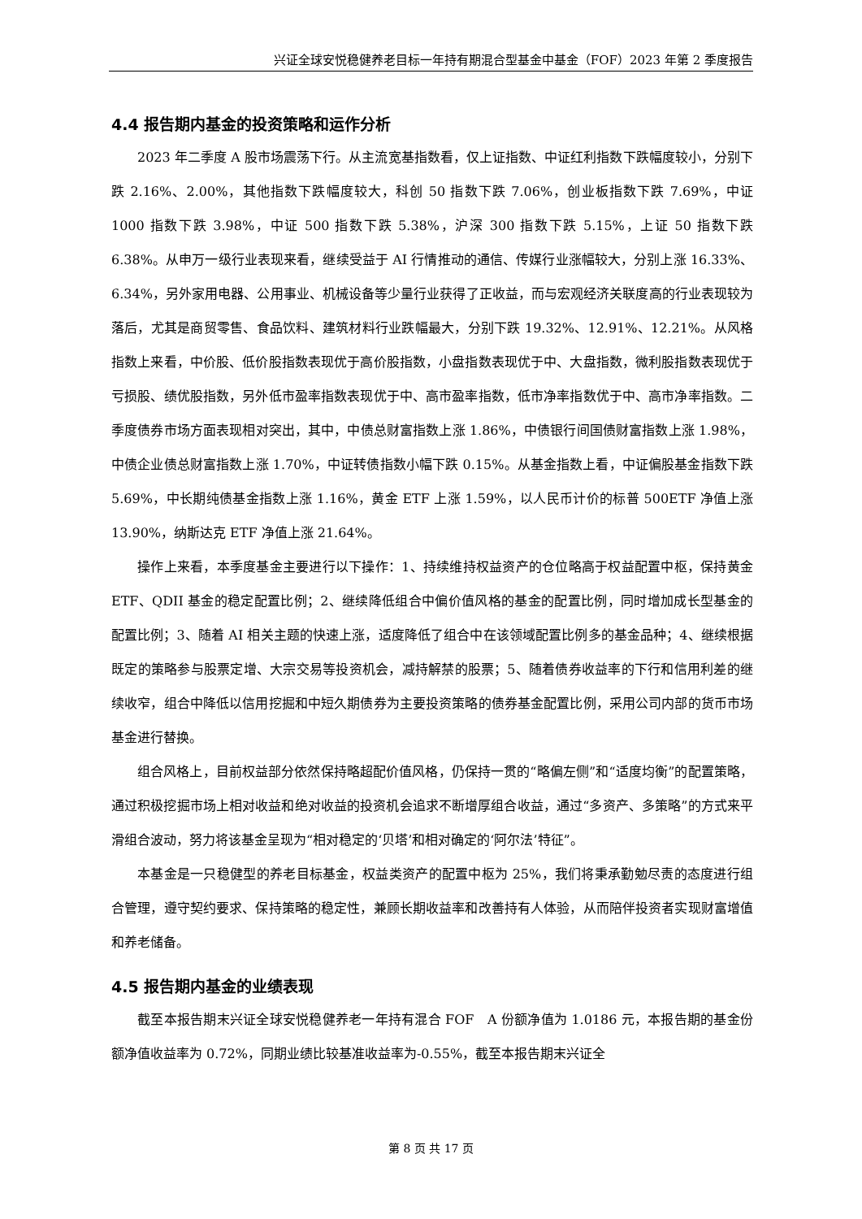兴证全球安悦稳健养老目标一年持有期混合型基金中基金（FOF）2023 年第 2 季度报告
4.4 报告期内基金的投资策略和运作分析
2023 年二季度 A 股市场震荡下行。从主流宽基指数看，仅上证指数、中证红利指数下跌幅度较小，分别下跌 2.16%、2.00%，其他指数下跌幅度较大，科创 50 指数下跌 7.06%，创业板指数下跌 7.69%，中证 1000 指数下跌 3.98%，中证 500 指数下跌 5.38%，沪深 300 指数下跌 5.15%，上证 50 指数下跌 6.38%。从申万一级行业表现来看，继续受益于 AI 行情推动的通信、传媒行业涨幅较大，分别上涨 16.33%、6.34%，另外家用电器、公用事业、机械设备等少量行业获得了正收益，而与宏观经济关联度高的行业表现较为落后，尤其是商贸零售、食品饮料、建筑材料行业跌幅最大，分别下跌 19.32%、12.91%、12.21%。从风格指数上来看，中价股、低价股指数表现优于高价股指数，小盘指数表现优于中、大盘指数，微利股指数表现优于亏损股、绩优股指数，另外低市盈率指数表现优于中、高市盈率指数，低市净率指数优于中、高市净率指数。二季度债券市场方面表现相对突出，其中，中债总财富指数上涨 1.86%，中债银行间国债财富指数上涨 1.98%，中债企业债总财富指数上涨 1.70%，中证转债指数小幅下跌 0.15%。从基金指数上看，中证偏股基金指数下跌 5.69%，中长期纯债基金指数上涨 1.16%，黄金 ETF 上涨 1.59%，以人民币计价的标普 500ETF 净值上涨 13.90%，纳斯达克 ETF 净值上涨 21.64%。
操作上来看，本季度基金主要进行以下操作：1、持续维持权益资产的仓位略高于权益配置中枢，保持黄金 ETF、QDII 基金的稳定配置比例；2、继续降低组合中偏价值风格的基金的配置比例，同时增加成长型基金的配置比例；3、随着 AI 相关主题的快速上涨，适度降低了组合中在该领域配置比例多的基金品种；4、继续根据既定的策略参与股票定增、大宗交易等投资机会，减持解禁的股票；5、随着债券收益率的下行和信用利差的继续收窄，组合中降低以信用挖掘和中短久期债券为主要投资策略的债券基金配置比例，采用公司内部的货币市场基金进行替换。
组合风格上，目前权益部分依然保持略超配价值风格，仍保持一贯的“略偏左侧”和“适度均衡”的配置策略，通过积极挖掘市场上相对收益和绝对收益的投资机会追求不断增厚组合收益，通过“多资产、多策略”的方式来平滑组合波动，努力将该基金呈现为“相对稳定的‘贝塔’和相对确定的‘阿尔法’特征”。
本基金是一只稳健型的养老目标基金，权益类资产的配置中枢为 25%，我们将秉承勤勉尽责的态度进行组合管理，遵守契约要求、保持策略的稳定性，兼顾长期收益率和改善持有人体验，从而陪伴投资者实现财富增值和养老储备。
4.5 报告期内基金的业绩表现
截至本报告期末兴证全球安悦稳健养老一年持有混合 FOF　A 份额净值为 1.0186 元，本报告期的基金份额净值收益率为 0.72%，同期业绩比较基准收益率为-0.55%，截至本报告期末兴证全
第 8 页 共 17 页